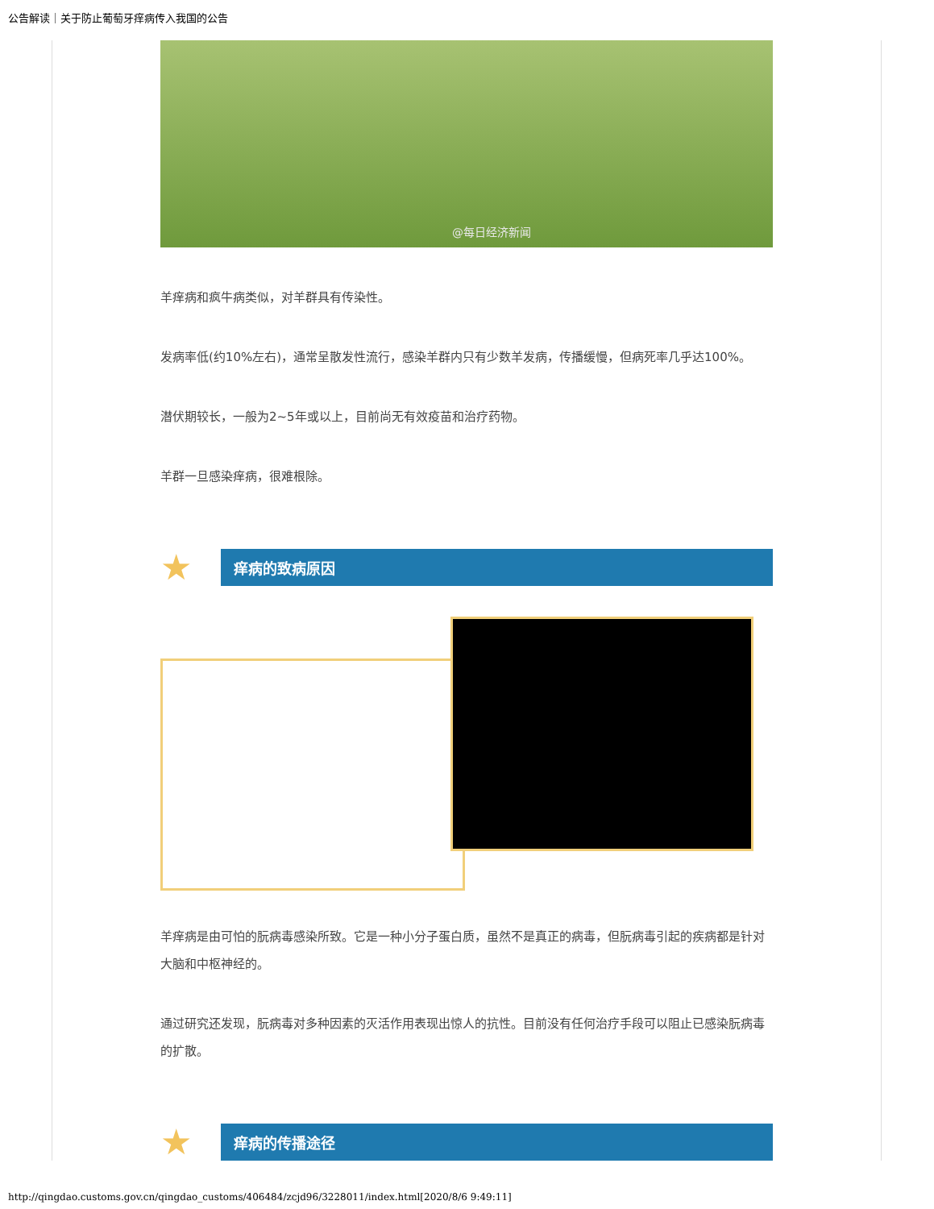公告解读｜关于防止葡萄牙痒病传入我国的公告
@每日经济新闻
羊痒病和疯牛病类似，对羊群具有传染性。
发病率低(约10%左右)，通常呈散发性流行，感染羊群内只有少数羊发病，传播缓慢，但病死率几乎达100%。
潜伏期较长，一般为2~5年或以上，目前尚无有效疫苗和治疗药物。
羊群一旦感染痒病，很难根除。
★
痒病的致病原因
羊痒病是由可怕的朊病毒感染所致。它是一种小分子蛋白质，虽然不是真正的病毒，但朊病毒引起的疾病都是针对大脑和中枢神经的。
通过研究还发现，朊病毒对多种因素的灭活作用表现出惊人的抗性。目前没有任何治疗手段可以阻止已感染朊病毒的扩散。
★
痒病的传播途径
http://qingdao.customs.gov.cn/qingdao_customs/406484/zcjd96/3228011/index.html[2020/8/6 9:49:11]